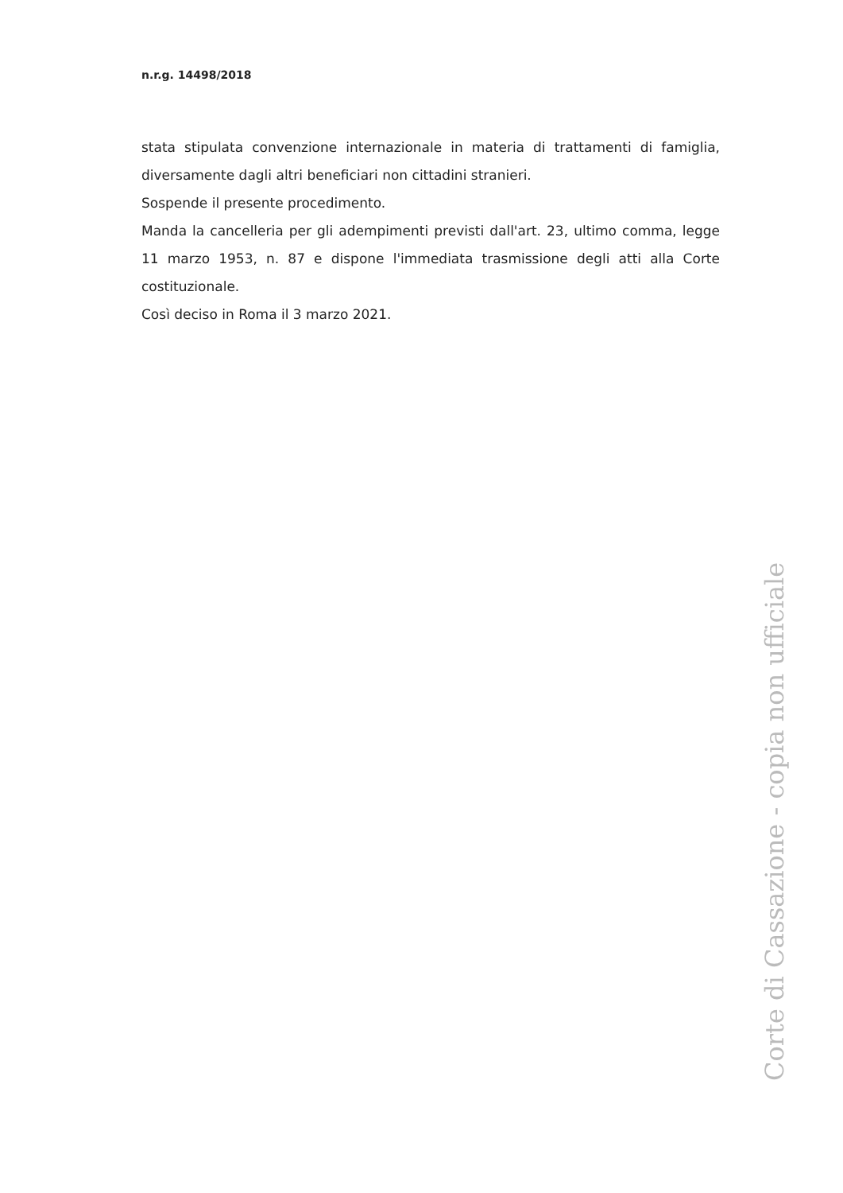n.r.g. 14498/2018
stata stipulata convenzione internazionale in materia di trattamenti di famiglia, diversamente dagli altri beneficiari non cittadini stranieri.
Sospende il presente procedimento.
Manda la cancelleria per gli adempimenti previsti dall'art. 23, ultimo comma, legge 11 marzo 1953, n. 87 e dispone l'immediata trasmissione degli atti alla Corte costituzionale.
Così deciso in Roma il 3 marzo 2021.
Corte di Cassazione - copia non ufficiale